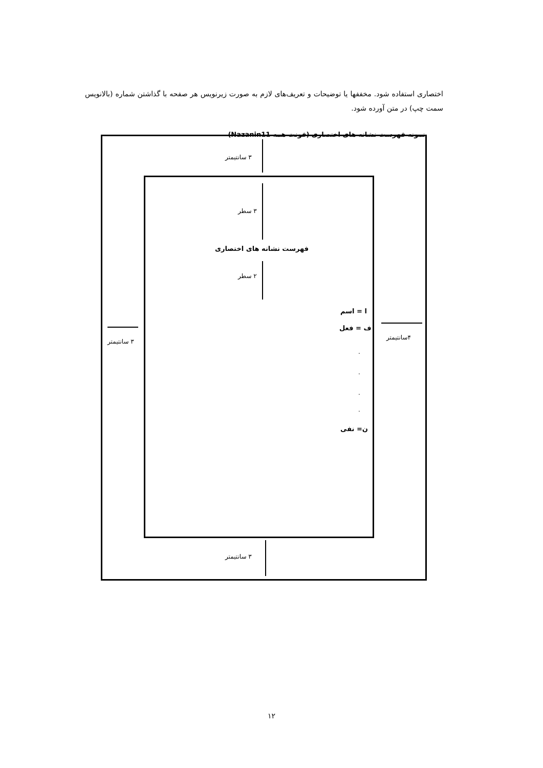اختصاری استفاده شود. مخففها یا توضیحات و تعریف‌های لازم به صورت زیرنویس هر صفحه با گذاشتن شماره (بالانویس سمت چپ) در متن آورده شود.
نمونه فهرست نشانه های اختصاری (فونت همه Nazanin11)
۳ سانتیمتر
۳ سطر
فهرست نشانه های اختصاری
۲ سطر
ا = اسم
ف = فعل
.
.
.
.
ن= نفی
۳ سانتیمتر
۴سانتیمتر
۳ سانتیمتر
۱۲